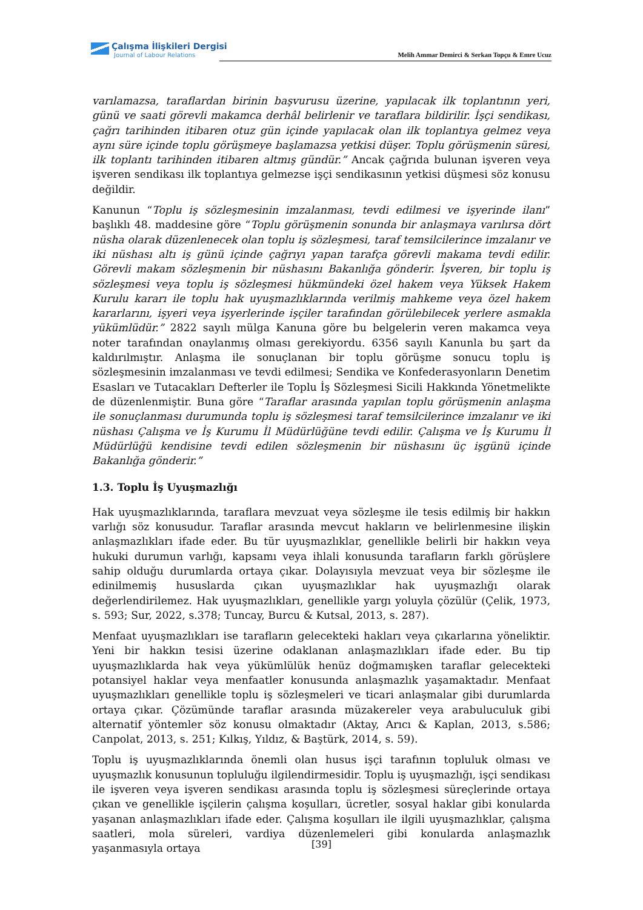Çalışma İlişkileri Dergisi
Journal of Labour Relations
Melih Ammar Demirci & Serkan Topçu & Emre Ucuz
varılamazsa, taraflardan birinin başvurusu üzerine, yapılacak ilk toplantının yeri, günü ve saati görevli makamca derhâl belirlenir ve taraflara bildirilir. İşçi sendikası, çağrı tarihinden itibaren otuz gün içinde yapılacak olan ilk toplantıya gelmez veya aynı süre içinde toplu görüşmeye başlamazsa yetkisi düşer. Toplu görüşmenin süresi, ilk toplantı tarihinden itibaren altmış gündür.” Ancak çağrıda bulunan işveren veya işveren sendikası ilk toplantıya gelmezse işçi sendikasının yetkisi düşmesi söz konusu değildir.
Kanunun “Toplu iş sözleşmesinin imzalanması, tevdi edilmesi ve işyerinde ilanı” başlıklı 48. maddesine göre “Toplu görüşmenin sonunda bir anlaşmaya varılırsa dört nüsha olarak düzenlenecek olan toplu iş sözleşmesi, taraf temsilcilerince imzalanır ve iki nüshası altı iş günü içinde çağrıyı yapan tarafça görevli makama tevdi edilir. Görevli makam sözleşmenin bir nüshasını Bakanlığa gönderir. İşveren, bir toplu iş sözleşmesi veya toplu iş sözleşmesi hükmündeki özel hakem veya Yüksek Hakem Kurulu kararı ile toplu hak uyuşmazlıklarında verilmiş mahkeme veya özel hakem kararlarını, işyeri veya işyerlerinde işçiler tarafından görülebilecek yerlere asmakla yükümlüdür.” 2822 sayılı mülga Kanuna göre bu belgelerin veren makamca veya noter tarafından onaylanmış olması gerekiyordu. 6356 sayılı Kanunla bu şart da kaldırılmıştır. Anlaşma ile sonuçlanan bir toplu görüşme sonucu toplu iş sözleşmesinin imzalanması ve tevdi edilmesi; Sendika ve Konfederasyonların Denetim Esasları ve Tutacakları Defterler ile Toplu İş Sözleşmesi Sicili Hakkında Yönetmelikte de düzenlenmiştir. Buna göre “Taraflar arasında yapılan toplu görüşmenin anlaşma ile sonuçlanması durumunda toplu iş sözleşmesi taraf temsilcilerince imzalanır ve iki nüshası Çalışma ve İş Kurumu İl Müdürlüğüne tevdi edilir. Çalışma ve İş Kurumu İl Müdürlüğü kendisine tevdi edilen sözleşmenin bir nüshasını üç işgünü içinde Bakanlığa gönderir.”
1.3. Toplu İş Uyuşmazlığı
Hak uyuşmazlıklarında, taraflara mevzuat veya sözleşme ile tesis edilmiş bir hakkın varlığı söz konusudur. Taraflar arasında mevcut hakların ve belirlenmesine ilişkin anlaşmazlıkları ifade eder. Bu tür uyuşmazlıklar, genellikle belirli bir hakkın veya hukuki durumun varlığı, kapsamı veya ihlali konusunda tarafların farklı görüşlere sahip olduğu durumlarda ortaya çıkar. Dolayısıyla mevzuat veya bir sözleşme ile edinilmemiş hususlarda çıkan uyuşmazlıklar hak uyuşmazlığı olarak değerlendirilemez. Hak uyuşmazlıkları, genellikle yargı yoluyla çözülür (Çelik, 1973, s. 593; Sur, 2022, s.378; Tuncay, Burcu & Kutsal, 2013, s. 287).
Menfaat uyuşmazlıkları ise tarafların gelecekteki hakları veya çıkarlarına yöneliktir. Yeni bir hakkın tesisi üzerine odaklanan anlaşmazlıkları ifade eder. Bu tip uyuşmazlıklarda hak veya yükümlülük henüz doğmamışken taraflar gelecekteki potansiyel haklar veya menfaatler konusunda anlaşmazlık yaşamaktadır. Menfaat uyuşmazlıkları genellikle toplu iş sözleşmeleri ve ticari anlaşmalar gibi durumlarda ortaya çıkar. Çözümünde taraflar arasında müzakereler veya arabuluculuk gibi alternatif yöntemler söz konusu olmaktadır (Aktay, Arıcı & Kaplan, 2013, s.586; Canpolat, 2013, s. 251; Kılkış, Yıldız, & Baştürk, 2014, s. 59).
Toplu iş uyuşmazlıklarında önemli olan husus işçi tarafının topluluk olması ve uyuşmazlık konusunun topluluğu ilgilendirmesidir. Toplu iş uyuşmazlığı, işçi sendikası ile işveren veya işveren sendikası arasında toplu iş sözleşmesi süreçlerinde ortaya çıkan ve genellikle işçilerin çalışma koşulları, ücretler, sosyal haklar gibi konularda yaşanan anlaşmazlıkları ifade eder. Çalışma koşulları ile ilgili uyuşmazlıklar, çalışma saatleri, mola süreleri, vardiya düzenlemeleri gibi konularda anlaşmazlık yaşanmasıyla ortaya
[39]